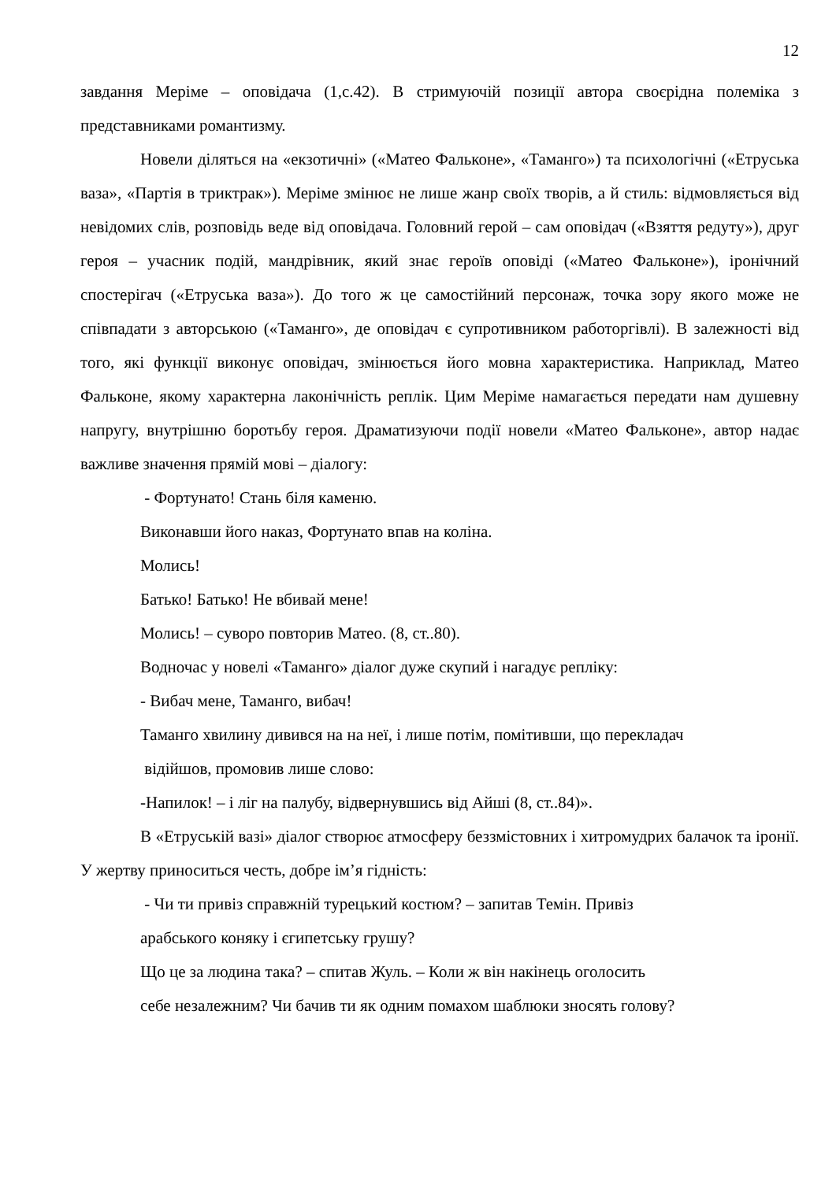12
завдання Меріме – оповідача (1,с.42). В стримуючій позиції автора своєрідна полеміка з представниками романтизму.
Новели діляться на «екзотичні» («Матео Фальконе», «Таманго») та психологічні («Етруська ваза», «Партія в триктрак»). Меріме змінює не лише жанр своїх творів, а й стиль: відмовляється від невідомих слів, розповідь веде від оповідача. Головний герой – сам оповідач («Взяття редуту»), друг героя – учасник подій, мандрівник, який знає героїв оповіді («Матео Фальконе»), іронічний спостерігач («Етруська ваза»). До того ж це самостійний персонаж, точка зору якого може не співпадати з авторською («Таманго», де оповідач є супротивником работоргівлі). В залежності від того, які функції виконує оповідач, змінюється його мовна характеристика. Наприклад, Матео Фальконе, якому характерна лаконічність реплік. Цим Меріме намагається передати нам душевну напругу, внутрішню боротьбу героя. Драматизуючи події новели «Матео Фальконе», автор надає важливе значення прямій мові – діалогу:
- Фортунато! Стань біля каменю.
Виконавши його наказ, Фортунато впав на коліна.
Молись!
Батько! Батько! Не вбивай мене!
Молись! – суворо повторив Матео. (8, ст..80).
Водночас у новелі «Таманго» діалог дуже скупий і нагадує репліку:
- Вибач мене, Таманго, вибач!
Таманго хвилину дивився на на неї, і лише потім, помітивши, що перекладач
відійшов, промовив лише слово:
-Напилок! – і ліг на палубу, відвернувшись від Айші (8, ст..84)».
В «Етруській вазі» діалог створює атмосферу беззмістовних і хитромудрих балачок та іронії. У жертву приноситься честь, добре ім’я гідність:
- Чи ти привіз справжній турецький костюм? – запитав Темін. Привіз
арабського коняку і єгипетську грушу?
Що це за людина така? – спитав Жуль. – Коли ж він накінець оголосить
себе незалежним? Чи бачив ти як одним помахом шаблюки зносять голову?